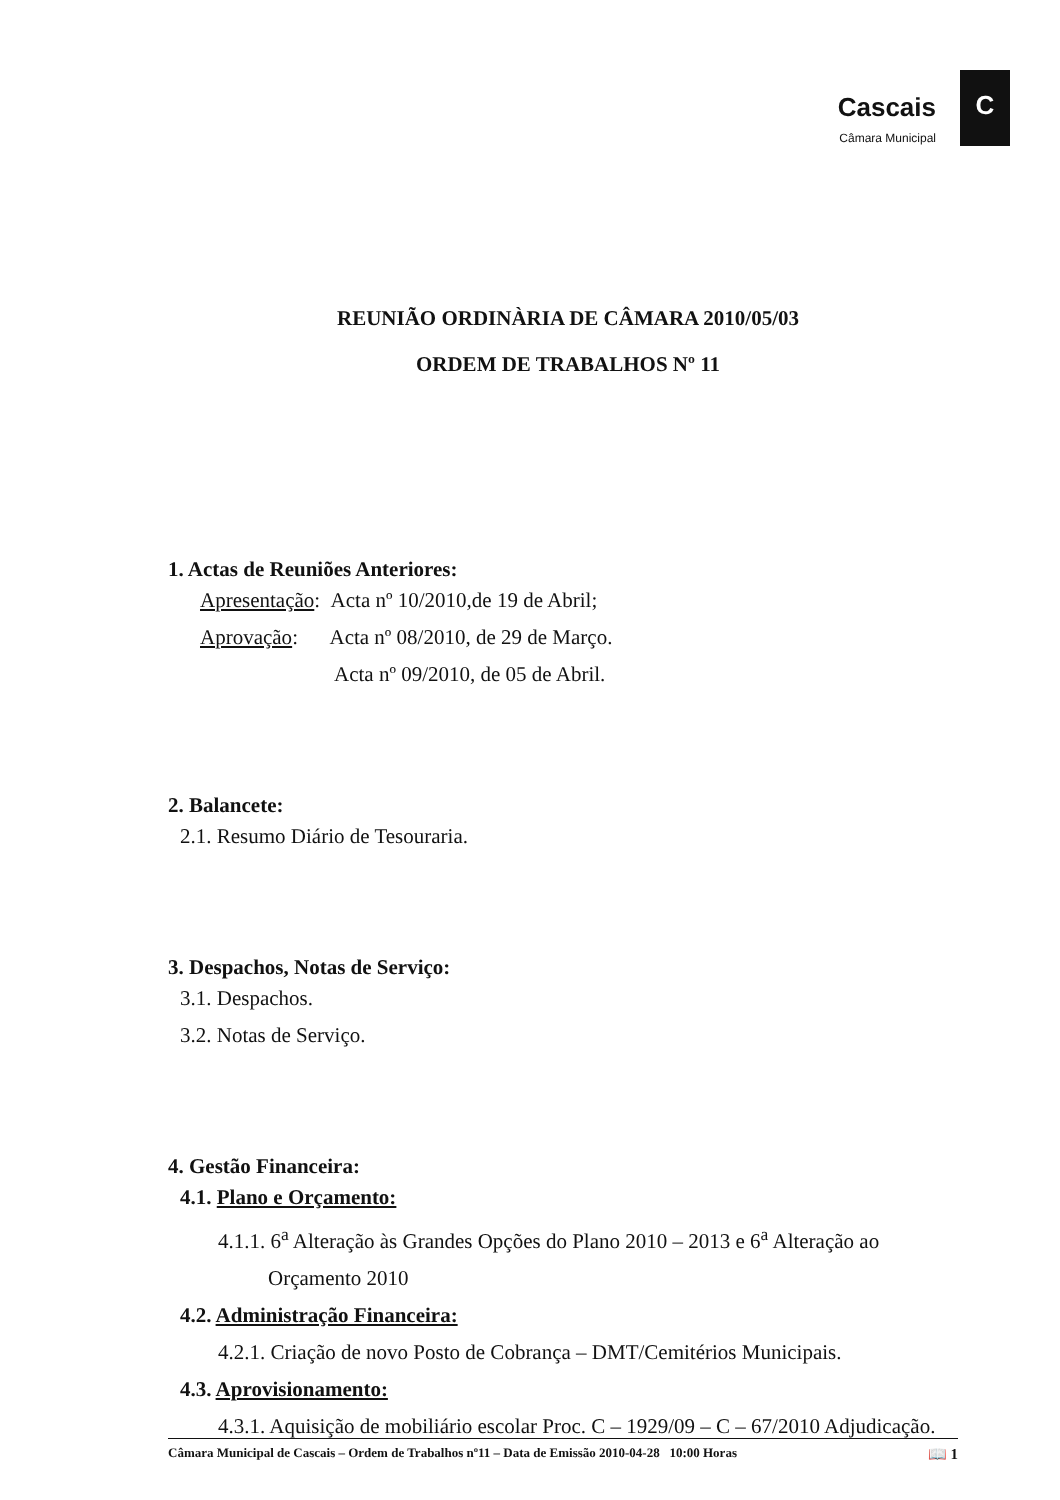Cascais
Câmara Municipal
C
REUNIÃO ORDINÀRIA DE CÂMARA 2010/05/03
ORDEM DE TRABALHOS Nº 11
1. Actas de Reuniões Anteriores:
Apresentação: Acta nº 10/2010,de 19 de Abril;
Aprovação: Acta nº 08/2010, de 29 de Março.
Acta nº 09/2010, de 05 de Abril.
2. Balancete:
2.1. Resumo Diário de Tesouraria.
3. Despachos, Notas de Serviço:
3.1. Despachos.
3.2. Notas de Serviço.
4. Gestão Financeira:
4.1. Plano e Orçamento:
4.1.1. 6<sup>a</sup> Alteração às Grandes Opções do Plano 2010 – 2013 e 6<sup>a</sup> Alteração ao
Orçamento 2010
4.2. Administração Financeira:
4.2.1. Criação de novo Posto de Cobrança – DMT/Cemitérios Municipais.
4.3. Aprovisionamento:
4.3.1. Aquisição de mobiliário escolar Proc. C – 1929/09 – C – 67/2010 Adjudicação.
Câmara Municipal de Cascais – Ordem de Trabalhos nº11 – Data de Emissão 2010-04-28 10:00 Horas 📖 1